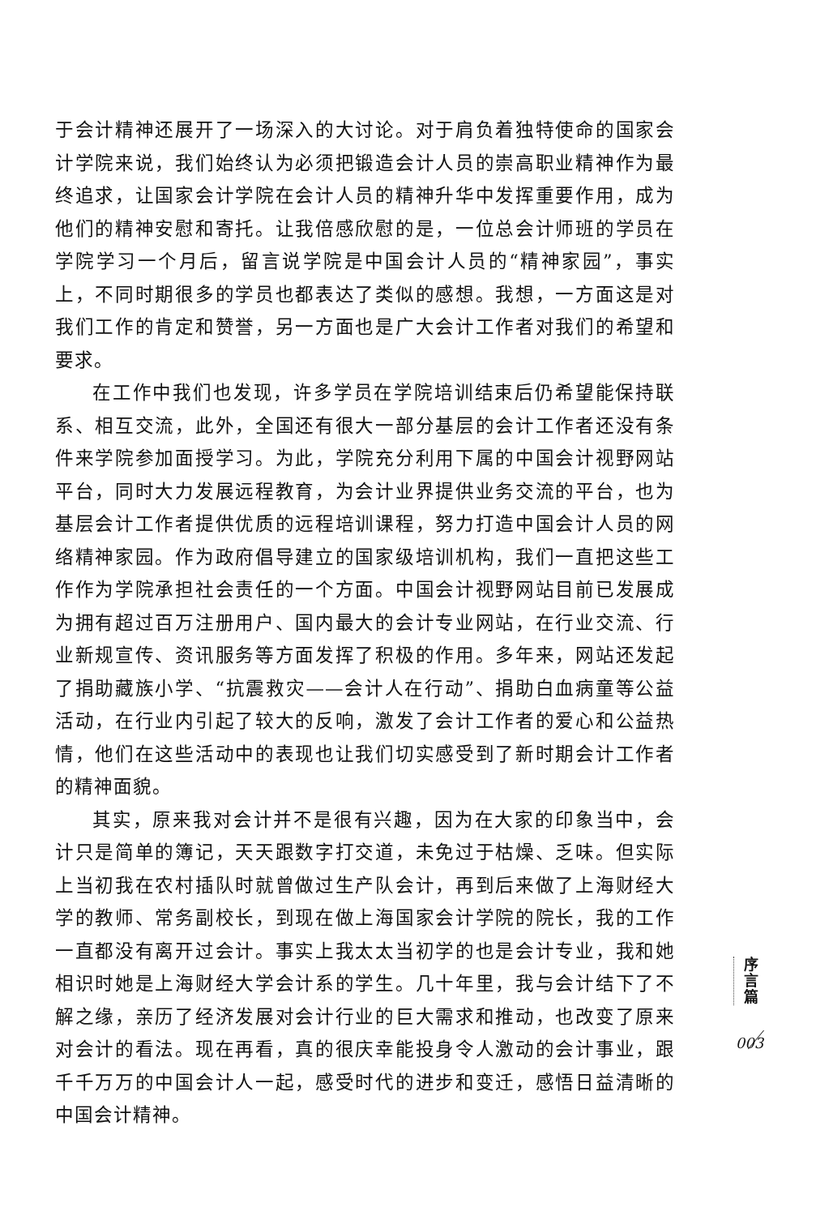于会计精神还展开了一场深入的大讨论。对于肩负着独特使命的国家会计学院来说，我们始终认为必须把锻造会计人员的崇高职业精神作为最终追求，让国家会计学院在会计人员的精神升华中发挥重要作用，成为他们的精神安慰和寄托。让我倍感欣慰的是，一位总会计师班的学员在学院学习一个月后，留言说学院是中国会计人员的“精神家园”，事实上，不同时期很多的学员也都表达了类似的感想。我想，一方面这是对我们工作的肯定和赞誉，另一方面也是广大会计工作者对我们的希望和要求。
在工作中我们也发现，许多学员在学院培训结束后仍希望能保持联系、相互交流，此外，全国还有很大一部分基层的会计工作者还没有条件来学院参加面授学习。为此，学院充分利用下属的中国会计视野网站平台，同时大力发展远程教育，为会计业界提供业务交流的平台，也为基层会计工作者提供优质的远程培训课程，努力打造中国会计人员的网络精神家园。作为政府倡导建立的国家级培训机构，我们一直把这些工作作为学院承担社会责任的一个方面。中国会计视野网站目前已发展成为拥有超过百万注册用户、国内最大的会计专业网站，在行业交流、行业新规宣传、资讯服务等方面发挥了积极的作用。多年来，网站还发起了捐助藏族小学、“抗震救灾——会计人在行动”、捐助白血病童等公益活动，在行业内引起了较大的反响，激发了会计工作者的爱心和公益热情，他们在这些活动中的表现也让我们切实感受到了新时期会计工作者的精神面貌。
其实，原来我对会计并不是很有兴趣，因为在大家的印象当中，会计只是简单的簿记，天天跟数字打交道，未免过于枯燥、乏味。但实际上当初我在农村插队时就曾做过生产队会计，再到后来做了上海财经大学的教师、常务副校长，到现在做上海国家会计学院的院长，我的工作一直都没有离开过会计。事实上我太太当初学的也是会计专业，我和她相识时她是上海财经大学会计系的学生。几十年里，我与会计结下了不解之缘，亲历了经济发展对会计行业的巨大需求和推动，也改变了原来对会计的看法。现在再看，真的很庆幸能投身令人激动的会计事业，跟千千万万的中国会计人一起，感受时代的进步和变迁，感悟日益清晰的中国会计精神。
序
言
篇
003